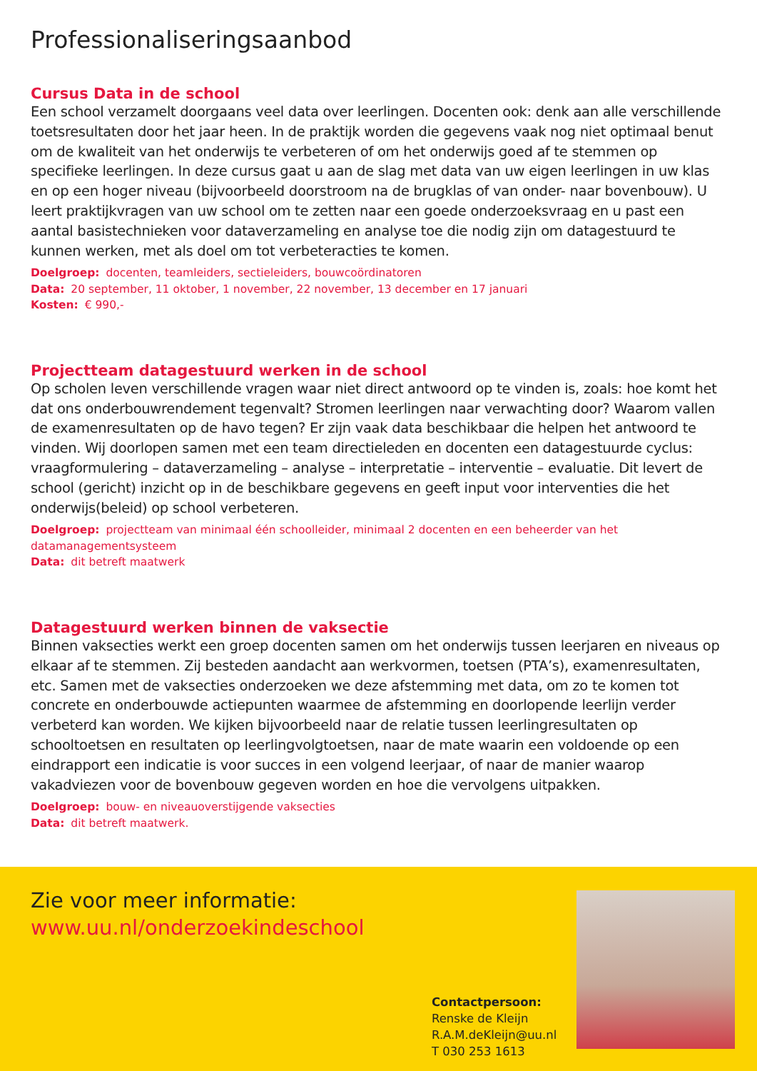Professionaliseringsaanbod
Cursus Data in de school
Een school verzamelt doorgaans veel data over leerlingen. Docenten ook: denk aan alle verschillende toetsresultaten door het jaar heen. In de praktijk worden die gegevens vaak nog niet optimaal benut om de kwaliteit van het onderwijs te verbeteren of om het onderwijs goed af te stemmen op specifieke leerlingen. In deze cursus gaat u aan de slag met data van uw eigen leerlingen in uw klas en op een hoger niveau (bijvoorbeeld doorstroom na de brugklas of van onder- naar bovenbouw). U leert praktijkvragen van uw school om te zetten naar een goede onderzoeksvraag en u past een aantal basistechnieken voor dataverzameling en analyse toe die nodig zijn om datagestuurd te kunnen werken, met als doel om tot verbeteracties te komen.
Doelgroep: docenten, teamleiders, sectieleiders, bouwcoördinatoren
Data: 20 september, 11 oktober, 1 november, 22 november, 13 december en 17 januari
Kosten: € 990,-
Projectteam datagestuurd werken in de school
Op scholen leven verschillende vragen waar niet direct antwoord op te vinden is, zoals: hoe komt het dat ons onderbouwrendement tegenvalt? Stromen leerlingen naar verwachting door? Waarom vallen de examenresultaten op de havo tegen? Er zijn vaak data beschikbaar die helpen het antwoord te vinden. Wij doorlopen samen met een team directieleden en docenten een datagestuurde cyclus: vraagformulering – dataverzameling – analyse – interpretatie – interventie – evaluatie. Dit levert de school (gericht) inzicht op in de beschikbare gegevens en geeft input voor interventies die het onderwijs(beleid) op school verbeteren.
Doelgroep: projectteam van minimaal één schoolleider, minimaal 2 docenten en een beheerder van het datamanagementsysteem
Data: dit betreft maatwerk
Datagestuurd werken binnen de vaksectie
Binnen vaksecties werkt een groep docenten samen om het onderwijs tussen leerjaren en niveaus op elkaar af te stemmen. Zij besteden aandacht aan werkvormen, toetsen (PTA’s), examenresultaten, etc. Samen met de vaksecties onderzoeken we deze afstemming met data, om zo te komen tot concrete en onderbouwde actiepunten waarmee de afstemming en doorlopende leerlijn verder verbeterd kan worden. We kijken bijvoorbeeld naar de relatie tussen leerlingresultaten op schooltoetsen en resultaten op leerlingvolgtoetsen, naar de mate waarin een voldoende op een eindrapport een indicatie is voor succes in een volgend leerjaar, of naar de manier waarop vakadviezen voor de bovenbouw gegeven worden en hoe die vervolgens uitpakken.
Doelgroep: bouw- en niveauoverstijgende vaksecties
Data: dit betreft maatwerk.
Zie voor meer informatie:
www.uu.nl/onderzoekindeschool
Contactpersoon:
Renske de Kleijn
R.A.M.deKleijn@uu.nl
T 030 253 1613